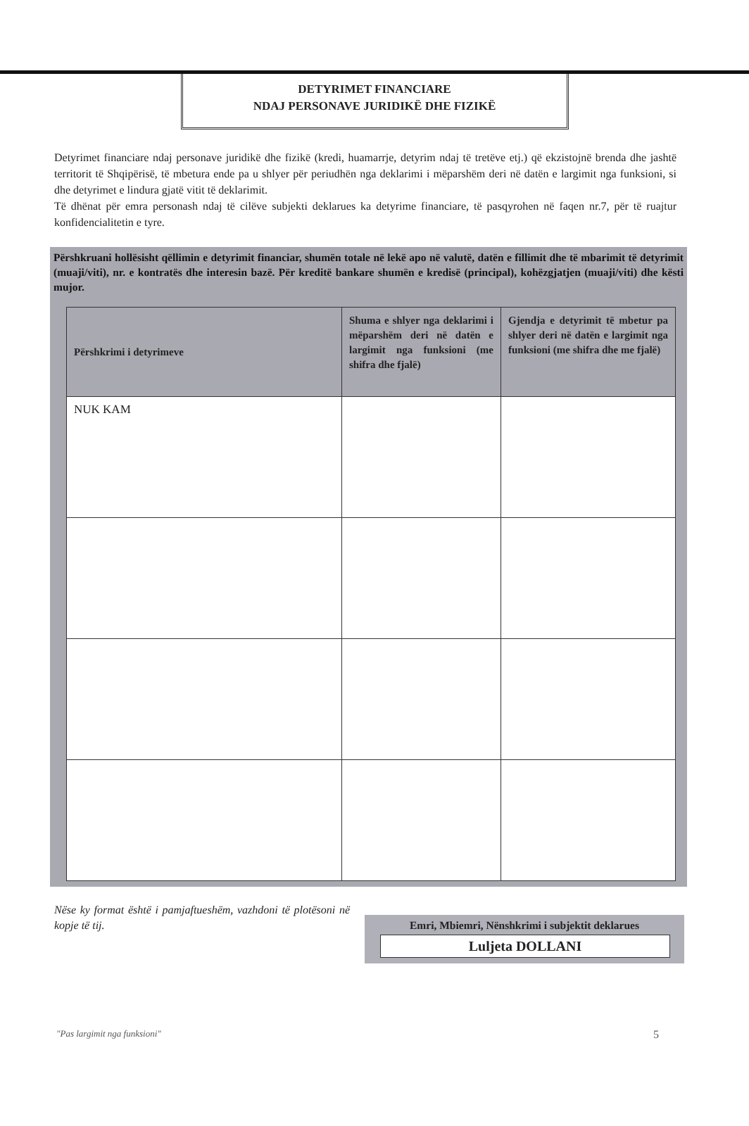DETYRIMET FINANCIARE
NDAJ PERSONAVE JURIDIKË DHE FIZIKË
Detyrimet financiare ndaj personave juridikë dhe fizikë (kredi, huamarrje, detyrim ndaj të tretëve etj.) që ekzistojnë brenda dhe jashtë territorit të Shqipërisë, të mbetura ende pa u shlyer për periudhën nga deklarimi i mëparshëm deri në datën e largimit nga funksioni, si dhe detyrimet e lindura gjatë vitit të deklarimit.
Të dhënat për emra personash ndaj të cilëve subjekti deklarues ka detyrime financiare, të pasqyrohen në faqen nr.7, për të ruajtur konfidencialitetin e tyre.
Përshkruani hollësisht qëllimin e detyrimit financiar, shumën totale në lekë apo në valutë, datën e fillimit dhe të mbarimit të detyrimit (muaji/viti), nr. e kontratës dhe interesin bazë. Për kreditë bankare shumën e kredisë (principal), kohëzgjatjen (muaji/viti) dhe kësti mujor.
| Përshkrimi i detyrimeve | Shuma e shlyer nga deklarimi i mëparshëm deri në datën e largimit nga funksioni (me shifra dhe fjalë) | Gjendja e detyrimit të mbetur pa shlyer deri në datën e largimit nga funksioni (me shifra dhe me fjalë) |
| --- | --- | --- |
| NUK KAM | | |
Nëse ky format është i pamjaftueshëm, vazhdoni të plotësoni në kopje të tij.
Emri, Mbiemri, Nënshkrimi i subjektit deklarues
Luljeta DOLLANI
"Pas largimit nga funksioni" 5